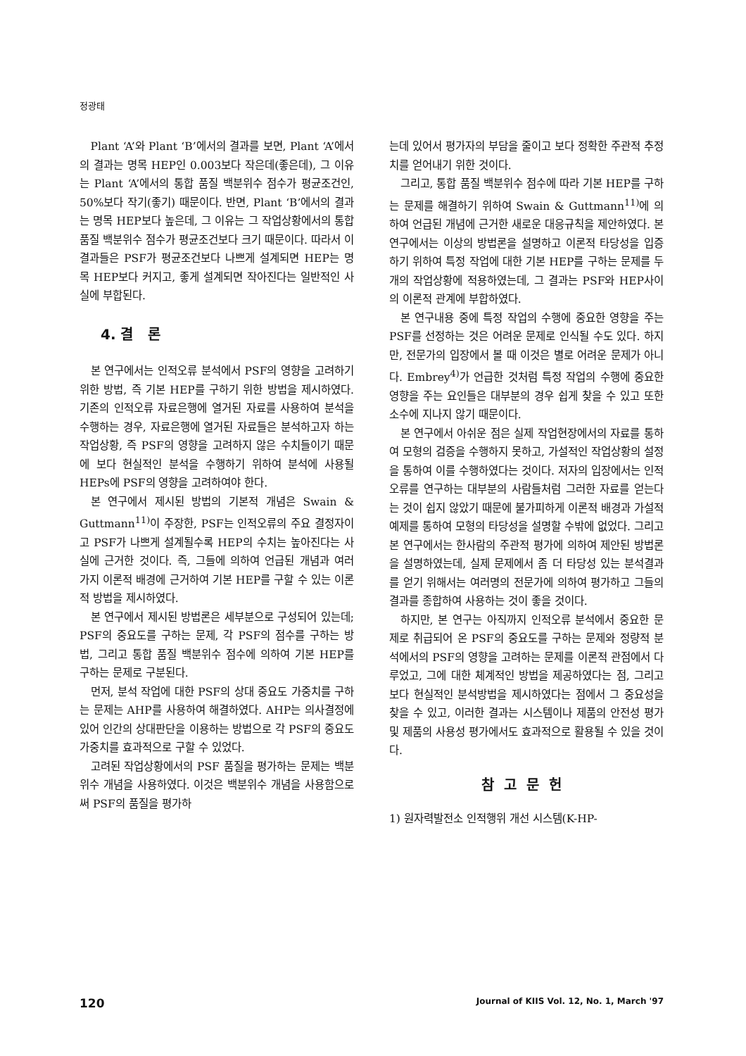정광태
Plant ‘A’와 Plant ‘B’에서의 결과를 보면, Plant ‘A’에서의 결과는 명목 HEP인 0.003보다 작은데(좋은데), 그 이유는 Plant ‘A’에서의 통합 품질 백분위수 점수가 평균조건인, 50%보다 작기(좋기) 때문이다. 반면, Plant ‘B’에서의 결과는 명목 HEP보다 높은데, 그 이유는 그 작업상황에서의 통합 품질 백분위수 점수가 평균조건보다 크기 때문이다. 따라서 이 결과들은 PSF가 평균조건보다 나쁘게 설계되면 HEP는 명목 HEP보다 커지고, 좋게 설계되면 작아진다는 일반적인 사실에 부합된다.
4. 결 론
본 연구에서는 인적오류 분석에서 PSF의 영향을 고려하기 위한 방법, 즉 기본 HEP를 구하기 위한 방법을 제시하였다. 기존의 인적오류 자료은행에 열거된 자료를 사용하여 분석을 수행하는 경우, 자료은행에 열거된 자료들은 분석하고자 하는 작업상황, 즉 PSF의 영향을 고려하지 않은 수치들이기 때문에 보다 현실적인 분석을 수행하기 위하여 분석에 사용될 HEPs에 PSF의 영향을 고려하여야 한다.
본 연구에서 제시된 방법의 기본적 개념은 Swain & Guttmann<sup>11)</sup>이 주장한, PSF는 인적오류의 주요 결정자이고 PSF가 나쁘게 설계될수록 HEP의 수치는 높아진다는 사실에 근거한 것이다. 즉, 그들에 의하여 언급된 개념과 여러 가지 이론적 배경에 근거하여 기본 HEP를 구할 수 있는 이론적 방법을 제시하였다.
본 연구에서 제시된 방법론은 세부분으로 구성되어 있는데; PSF의 중요도를 구하는 문제, 각 PSF의 점수를 구하는 방법, 그리고 통합 품질 백분위수 점수에 의하여 기본 HEP를 구하는 문제로 구분된다.
먼저, 분석 작업에 대한 PSF의 상대 중요도 가중치를 구하는 문제는 AHP를 사용하여 해결하였다. AHP는 의사결정에 있어 인간의 상대판단을 이용하는 방법으로 각 PSF의 중요도 가중치를 효과적으로 구할 수 있었다.
고려된 작업상황에서의 PSF 품질을 평가하는 문제는 백분위수 개념을 사용하였다. 이것은 백분위수 개념을 사용함으로써 PSF의 품질을 평가하
는데 있어서 평가자의 부담을 줄이고 보다 정확한 주관적 추정치를 얻어내기 위한 것이다.
그리고, 통합 품질 백분위수 점수에 따라 기본 HEP를 구하는 문제를 해결하기 위하여 Swain & Guttmann<sup>11)</sup>에 의하여 언급된 개념에 근거한 새로운 대응규칙을 제안하였다. 본 연구에서는 이상의 방법론을 설명하고 이론적 타당성을 입증하기 위하여 특정 작업에 대한 기본 HEP를 구하는 문제를 두 개의 작업상황에 적용하였는데, 그 결과는 PSF와 HEP사이의 이론적 관계에 부합하였다.
본 연구내용 중에 특정 작업의 수행에 중요한 영향을 주는 PSF를 선정하는 것은 어려운 문제로 인식될 수도 있다. 하지만, 전문가의 입장에서 볼 때 이것은 별로 어려운 문제가 아니다. Embrey<sup>4)</sup>가 언급한 것처럼 특정 작업의 수행에 중요한 영향을 주는 요인들은 대부분의 경우 쉽게 찾을 수 있고 또한 소수에 지나지 않기 때문이다.
본 연구에서 아쉬운 점은 실제 작업현장에서의 자료를 통하여 모형의 검증을 수행하지 못하고, 가설적인 작업상황의 설정을 통하여 이를 수행하였다는 것이다. 저자의 입장에서는 인적오류를 연구하는 대부분의 사람들처럼 그러한 자료를 얻는다는 것이 쉽지 않았기 때문에 불가피하게 이론적 배경과 가설적 예제를 통하여 모형의 타당성을 설명할 수밖에 없었다. 그리고 본 연구에서는 한사람의 주관적 평가에 의하여 제안된 방법론을 설명하였는데, 실제 문제에서 좀 더 타당성 있는 분석결과를 얻기 위해서는 여러명의 전문가에 의하여 평가하고 그들의 결과를 종합하여 사용하는 것이 좋을 것이다.
하지만, 본 연구는 아직까지 인적오류 분석에서 중요한 문제로 취급되어 온 PSF의 중요도를 구하는 문제와 정량적 분석에서의 PSF의 영향을 고려하는 문제를 이론적 관점에서 다루었고, 그에 대한 체계적인 방법을 제공하였다는 점, 그리고 보다 현실적인 분석방법을 제시하였다는 점에서 그 중요성을 찾을 수 있고, 이러한 결과는 시스템이나 제품의 안전성 평가 및 제품의 사용성 평가에서도 효과적으로 활용될 수 있을 것이다.
참고문헌
1) 원자력발전소 인적행위 개선 시스템(K-HP-
120 Journal of KIIS Vol. 12, No. 1, March '97